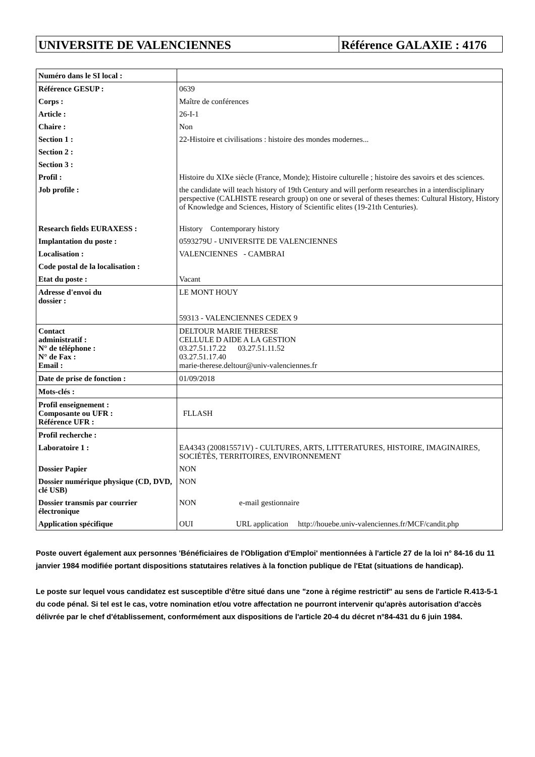UNIVERSITE DE VALENCIENNES Référence GALAXIE : 4176
| Numéro dans le SI local : | |
| Référence GESUP : | 0639 |
| Corps : | Maître de conférences |
| Article : | 26-I-1 |
| Chaire : | Non |
| Section 1 : | 22-Histoire et civilisations : histoire des mondes modernes... |
| Section 2 : | |
| Section 3 : | |
| Profil : | Histoire du XIXe siècle (France, Monde); Histoire culturelle ; histoire des savoirs et des sciences. |
| Job profile : | the candidate will teach history of 19th Century and will perform researches in a interdisciplinary perspective (CALHISTE research group) on one or several of theses themes: Cultural History, History of Knowledge and Sciences, History of Scientific elites (19-21th Centuries). |
| Research fields EURAXESS : | History Contemporary history |
| Implantation du poste : | 0593279U - UNIVERSITE DE VALENCIENNES |
| Localisation : | VALENCIENNES - CAMBRAI |
| Code postal de la localisation : | |
| Etat du poste : | Vacant |
| Adresse d'envoi du dossier : | LE MONT HOUY 59313 - VALENCIENNES CEDEX 9 |
| Contact administratif : N° de téléphone : N° de Fax : Email : | DELTOUR MARIE THERESE CELLULE D AIDE A LA GESTION 03.27.51.17.22 03.27.51.11.52 03.27.51.17.40 marie-therese.deltour@univ-valenciennes.fr |
| Date de prise de fonction : | 01/09/2018 |
| Mots-clés : | |
| Profil enseignement : Composante ou UFR : Référence UFR : | FLLASH |
| Profil recherche : | |
| Laboratoire 1 : | EA4343 (200815571V) - CULTURES, ARTS, LITTERATURES, HISTOIRE, IMAGINAIRES, SOCIÉTÉS, TERRITOIRES, ENVIRONNEMENT |
| Dossier Papier | NON |
| Dossier numérique physique (CD, DVD, clé USB) | NON |
| Dossier transmis par courrier électronique | NON e-mail gestionnaire |
| Application spécifique | OUI URL application http://houebe.univ-valenciennes.fr/MCF/candit.php |
Poste ouvert également aux personnes 'Bénéficiaires de l'Obligation d'Emploi' mentionnées à l'article 27 de la loi n° 84-16 du 11 janvier 1984 modifiée portant dispositions statutaires relatives à la fonction publique de l'Etat (situations de handicap).
Le poste sur lequel vous candidatez est susceptible d'être situé dans une "zone à régime restrictif" au sens de l'article R.413-5-1 du code pénal. Si tel est le cas, votre nomination et/ou votre affectation ne pourront intervenir qu'après autorisation d'accès délivrée par le chef d'établissement, conformément aux dispositions de l'article 20-4 du décret n°84-431 du 6 juin 1984.